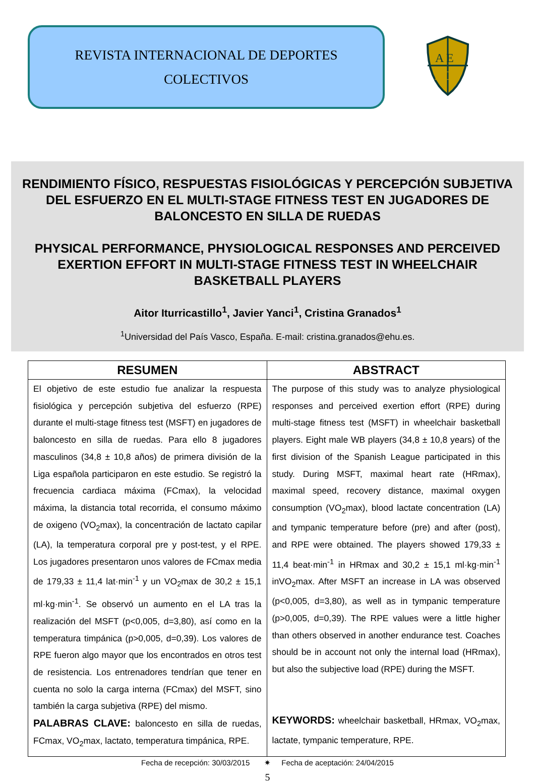REVISTA INTERNACIONAL DE DEPORTES
COLECTIVOS
A E
DC
RENDIMIENTO FÍSICO, RESPUESTAS FISIOLÓGICAS Y PERCEPCIÓN SUBJETIVA DEL ESFUERZO EN EL MULTI-STAGE FITNESS TEST EN JUGADORES DE BALONCESTO EN SILLA DE RUEDAS
PHYSICAL PERFORMANCE, PHYSIOLOGICAL RESPONSES AND PERCEIVED EXERTION EFFORT IN MULTI-STAGE FITNESS TEST IN WHEELCHAIR BASKETBALL PLAYERS
Aitor Iturricastillo<sup>1</sup>, Javier Yanci<sup>1</sup>, Cristina Granados<sup>1</sup>
<sup>1</sup> Universidad del País Vasco, España. E-mail: cristina.granados@ehu.es.
| RESUMEN | ABSTRACT |
| --- | --- |
| El objetivo de este estudio fue analizar la respuesta fisiológica y percepción subjetiva del esfuerzo (RPE) durante el multi-stage fitness test (MSFT) en jugadores de baloncesto en silla de ruedas. Para ello 8 jugadores masculinos (34,8 ± 10,8 años) de primera división de la Liga española participaron en este estudio. Se registró la frecuencia cardiaca máxima (FCmax), la velocidad máxima, la distancia total recorrida, el consumo máximo de oxigeno (VO<sub>2</sub>max), la concentración de lactato capilar (LA), la temperatura corporal pre y post-test, y el RPE. Los jugadores presentaron unos valores de FCmax media de 179,33 ± 11,4 lat·min<sup>-1</sup> y un VO<sub>2</sub>max de 30,2 ± 15,1 ml·kg·min<sup>-1</sup>. Se observó un aumento en el LA tras la realización del MSFT (p<0,005, d=3,80), así como en la temperatura timpánica (p>0,005, d=0,39). Los valores de RPE fueron algo mayor que los encontrados en otros test de resistencia. Los entrenadores tendrían que tener en cuenta no solo la carga interna (FCmax) del MSFT, sino también la carga subjetiva (RPE) del mismo. PALABRAS CLAVE: baloncesto en silla de ruedas, FCmax, VO<sub>2</sub>max, lactato, temperatura timpánica, RPE. | The purpose of this study was to analyze physiological responses and perceived exertion effort (RPE) during multi-stage fitness test (MSFT) in wheelchair basketball players. Eight male WB players (34,8 ± 10,8 years) of the first division of the Spanish League participated in this study. During MSFT, maximal heart rate (HRmax), maximal speed, recovery distance, maximal oxygen consumption (VO<sub>2</sub>max), blood lactate concentration (LA) and tympanic temperature before (pre) and after (post), and RPE were obtained. The players showed 179,33 ± 11,4 beat·min<sup>-1</sup> in HRmax and 30,2 ± 15,1 ml·kg·min<sup>-1</sup> inVO<sub>2</sub>max. After MSFT an increase in LA was observed (p<0,005, d=3,80), as well as in tympanic temperature (p>0,005, d=0,39). The RPE values were a little higher than others observed in another endurance test. Coaches should be in account not only the internal load (HRmax), but also the subjective load (RPE) during the MSFT. KEYWORDS: wheelchair basketball, HRmax, VO<sub>2</sub>max, lactate, tympanic temperature, RPE. |
Fecha de recepción: 30/03/2015 ✷ Fecha de aceptación: 24/04/2015
5